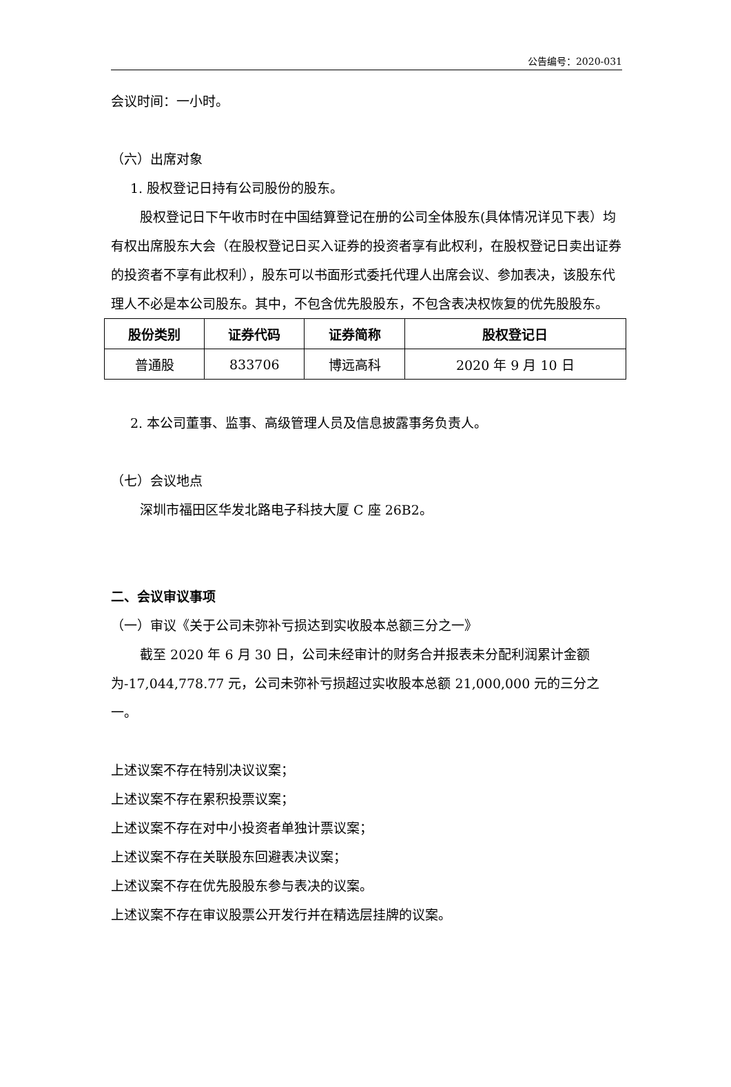公告编号：2020-031
会议时间：一小时。
（六）出席对象
1. 股权登记日持有公司股份的股东。
股权登记日下午收市时在中国结算登记在册的公司全体股东(具体情况详见下表）均有权出席股东大会（在股权登记日买入证券的投资者享有此权利，在股权登记日卖出证券的投资者不享有此权利），股东可以书面形式委托代理人出席会议、参加表决，该股东代理人不必是本公司股东。其中，不包含优先股股东，不包含表决权恢复的优先股股东。
| 股份类别 | 证券代码 | 证券简称 | 股权登记日 |
| --- | --- | --- | --- |
| 普通股 | 833706 | 博远高科 | 2020 年 9 月 10 日 |
2. 本公司董事、监事、高级管理人员及信息披露事务负责人。
（七）会议地点
深圳市福田区华发北路电子科技大厦 C 座 26B2。
二、会议审议事项
（一）审议《关于公司未弥补亏损达到实收股本总额三分之一》
截至 2020 年 6 月 30 日，公司未经审计的财务合并报表未分配利润累计金额为-17,044,778.77 元，公司未弥补亏损超过实收股本总额 21,000,000 元的三分之一。
上述议案不存在特别决议议案；
上述议案不存在累积投票议案；
上述议案不存在对中小投资者单独计票议案；
上述议案不存在关联股东回避表决议案；
上述议案不存在优先股股东参与表决的议案。
上述议案不存在审议股票公开发行并在精选层挂牌的议案。